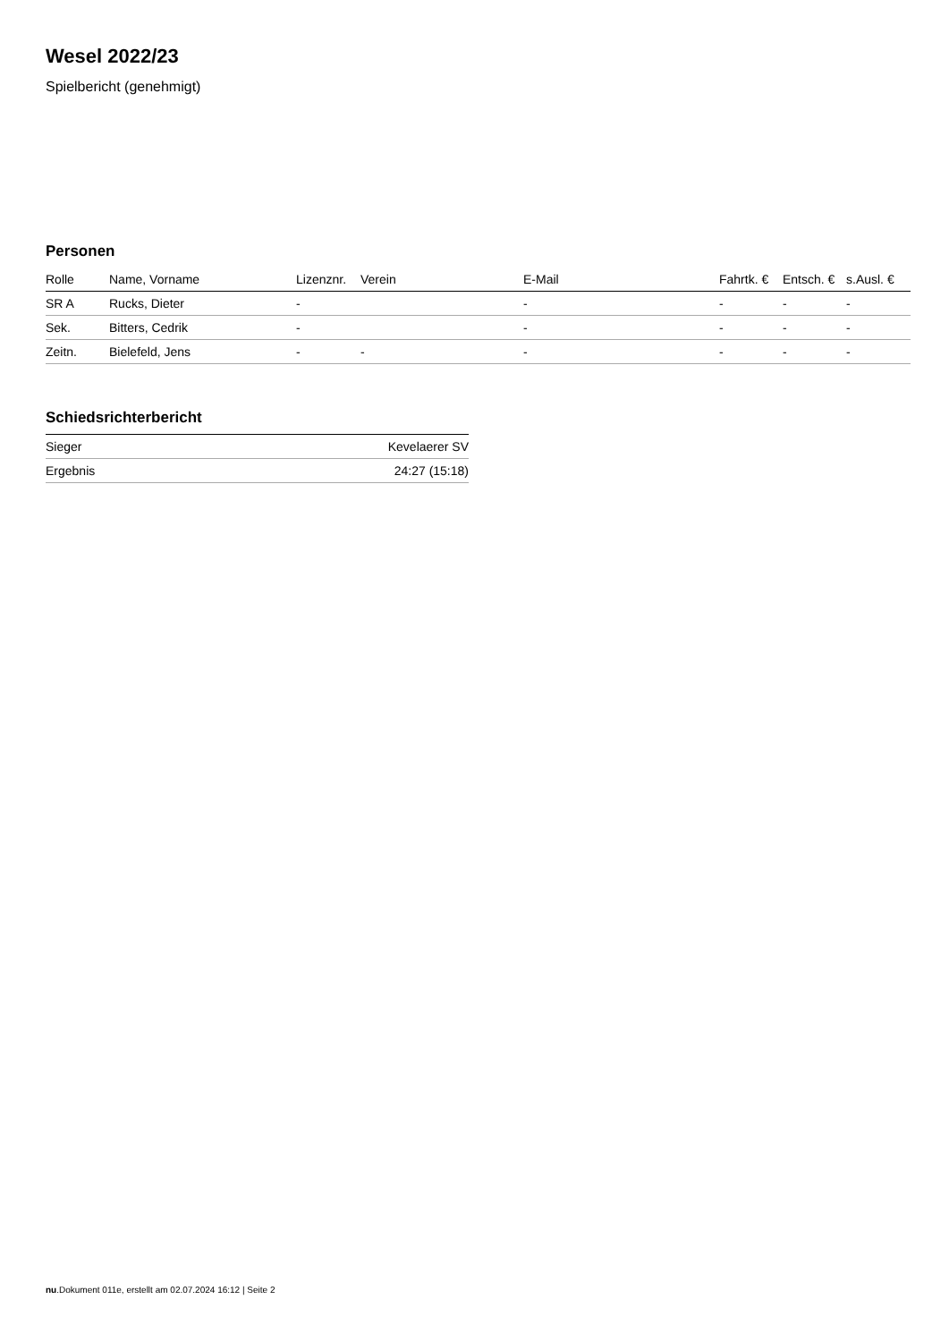Wesel 2022/23
Spielbericht (genehmigt)
Personen
| Rolle | Name, Vorname | Lizenznr. | Verein | E-Mail | Fahrtk. € | Entsch. € | s.Ausl. € |
| --- | --- | --- | --- | --- | --- | --- | --- |
| SR A | Rucks, Dieter | - | | - | - | - | - |
| Sek. | Bitters, Cedrik | - | | - | - | - | - |
| Zeitn. | Bielefeld, Jens | - | - | - | - | - | - |
Schiedsrichterbericht
| Sieger | Kevelaerer SV |
| Ergebnis | 24:27 (15:18) |
nu.Dokument 011e, erstellt am 02.07.2024 16:12 | Seite 2